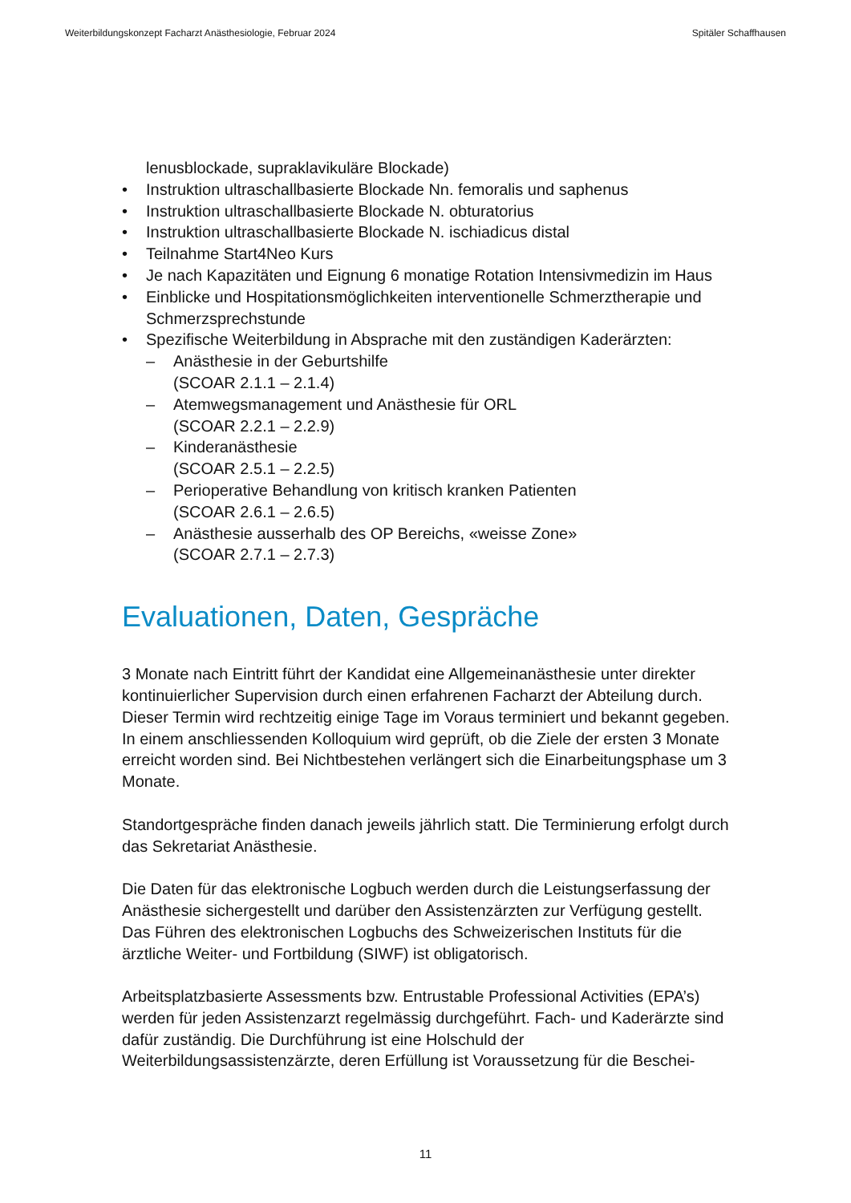Weiterbildungskonzept Facharzt Anästhesiologie, Februar 2024 Spitäler Schaffhausen
lenusblockade, supraklavikuläre Blockade)
• Instruktion ultraschallbasierte Blockade Nn. femoralis und saphenus
• Instruktion ultraschallbasierte Blockade N. obturatorius
• Instruktion ultraschallbasierte Blockade N. ischiadicus distal
• Teilnahme Start4Neo Kurs
• Je nach Kapazitäten und Eignung 6 monatige Rotation Intensivmedizin im Haus
• Einblicke und Hospitationsmöglichkeiten interventionelle Schmerztherapie und Schmerzsprechstunde
• Spezifische Weiterbildung in Absprache mit den zuständigen Kaderärzten:
– Anästhesie in der Geburtshilfe
(SCOAR 2.1.1 – 2.1.4)
– Atemwegsmanagement und Anästhesie für ORL
(SCOAR 2.2.1 – 2.2.9)
– Kinderanästhesie
(SCOAR 2.5.1 – 2.2.5)
– Perioperative Behandlung von kritisch kranken Patienten
(SCOAR 2.6.1 – 2.6.5)
– Anästhesie ausserhalb des OP Bereichs, «weisse Zone»
(SCOAR 2.7.1 – 2.7.3)
Evaluationen, Daten, Gespräche
3 Monate nach Eintritt führt der Kandidat eine Allgemeinanästhesie unter direkter kontinuierlicher Supervision durch einen erfahrenen Facharzt der Abteilung durch. Dieser Termin wird rechtzeitig einige Tage im Voraus terminiert und bekannt gegeben. In einem anschliessenden Kolloquium wird geprüft, ob die Ziele der ersten 3 Monate erreicht worden sind. Bei Nichtbestehen verlängert sich die Einarbeitungsphase um 3 Monate.
Standortgespräche finden danach jeweils jährlich statt. Die Terminierung erfolgt durch das Sekretariat Anästhesie.
Die Daten für das elektronische Logbuch werden durch die Leistungserfassung der Anästhesie sichergestellt und darüber den Assistenzärzten zur Verfügung gestellt. Das Führen des elektronischen Logbuchs des Schweizerischen Instituts für die ärztliche Weiter- und Fortbildung (SIWF) ist obligatorisch.
Arbeitsplatzbasierte Assessments bzw. Entrustable Professional Activities (EPA’s) werden für jeden Assistenzarzt regelmässig durchgeführt. Fach- und Kaderärzte sind dafür zuständig. Die Durchführung ist eine Holschuld der Weiterbildungsassistenzärzte, deren Erfüllung ist Voraussetzung für die Beschei-
11